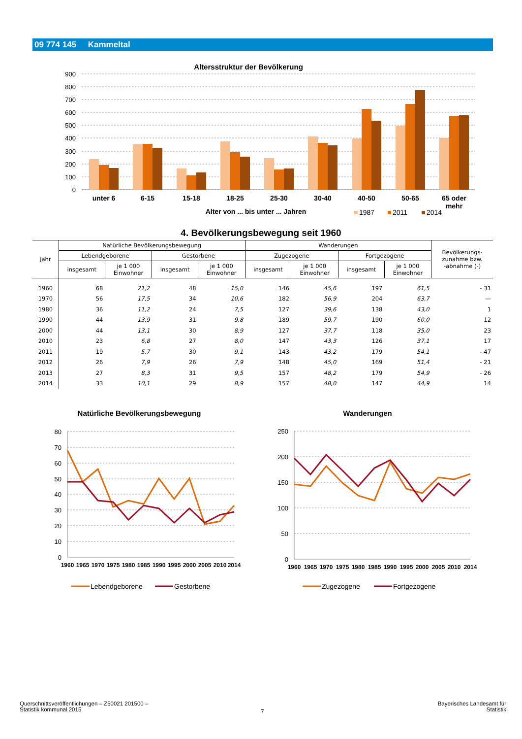09 774 145 Kammeltal
Altersstruktur der Bevölkerung
900
800
700
600
500
400
300
200
100
0
unter 6
6-15
15-18
18-25
25-30
30-40
40-50
50-65
65 oder
mehr
Alter von ... bis unter ... Jahren
1987
2011
2014
4. Bevölkerungsbewegung seit 1960
| Jahr | Natürliche Bevölkerungsbewegung | | | | Wanderungen | | | | Bevölkerungs- zunahme bzw. -abnahme (-) |
| --- | --- | --- | --- | --- | --- | --- | --- | --- | --- |
| | Lebendgeborene | | Gestorbene | | Zugezogene | | Fortgezogene | | |
| | insgesamt | je 1 000 Einwohner | insgesamt | je 1 000 Einwohner | insgesamt | je 1 000 Einwohner | insgesamt | je 1 000 Einwohner | |
| 1960 | 68 | 21,2 | 48 | 15,0 | 146 | 45,6 | 197 | 61,5 | - 31 |
| 1970 | 56 | 17,5 | 34 | 10,6 | 182 | 56,9 | 204 | 63,7 | — |
| 1980 | 36 | 11,2 | 24 | 7,5 | 127 | 39,6 | 138 | 43,0 | 1 |
| 1990 | 44 | 13,9 | 31 | 9,8 | 189 | 59,7 | 190 | 60,0 | 12 |
| 2000 | 44 | 13,1 | 30 | 8,9 | 127 | 37,7 | 118 | 35,0 | 23 |
| 2010 | 23 | 6,8 | 27 | 8,0 | 147 | 43,3 | 126 | 37,1 | 17 |
| 2011 | 19 | 5,7 | 30 | 9,1 | 143 | 43,2 | 179 | 54,1 | - 47 |
| 2012 | 26 | 7,9 | 26 | 7,9 | 148 | 45,0 | 169 | 51,4 | - 21 |
| 2013 | 27 | 8,3 | 31 | 9,5 | 157 | 48,2 | 179 | 54,9 | - 26 |
| 2014 | 33 | 10,1 | 29 | 8,9 | 157 | 48,0 | 147 | 44,9 | 14 |
Natürliche Bevölkerungsbewegung
Wanderungen
80
70
60
50
40
30
20
10
0
250
200
150
100
50
0
1960
1965
1970
1975
1980
1985
1990
1995
2000
2005
2010
2014
1960
1965
1970
1975
1980
1985
1990
1995
2000
2005
2010
2014
Lebendgeborene
Gestorbene
Zugezogene
Fortgezogene
Querschnittsveröffentlichungen – Z50021 201500 –
Statistik kommunal 2015
7
Bayerisches Landesamt für
Statistik